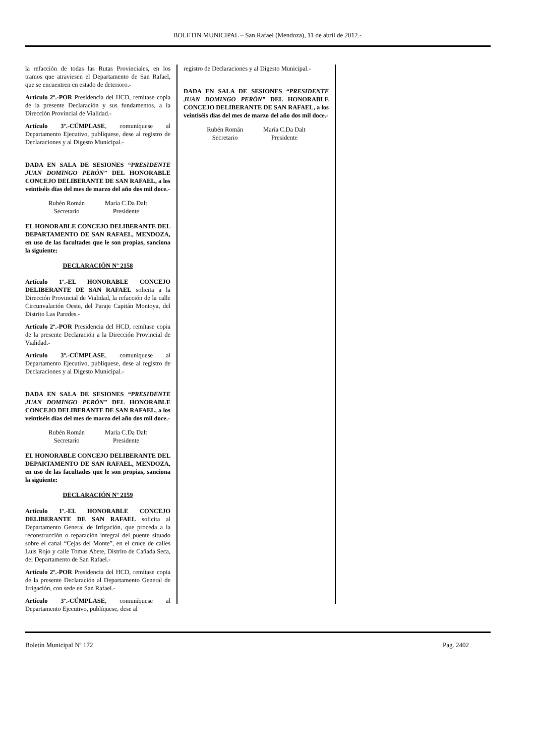BOLETIN MUNICIPAL – San Rafael (Mendoza), 11 de abril de 2012.-
la refacción de todas las Rutas Provinciales, en los tramos que atraviesen el Departamento de San Rafael, que se encuentren en estado de deterioro.-
Artículo 2º.-POR Presidencia del HCD, remítase copia de la presente Declaración y sus fundamentos, a la Dirección Provincial de Vialidad.-
Artículo 3º.-CÚMPLASE, comuníquese al Departamento Ejecutivo, publíquese, dese al registro de Declaraciones y al Digesto Municipal.-
DADA EN SALA DE SESIONES “PRESIDENTE JUAN DOMINGO PERÓN” DEL HONORABLE CONCEJO DELIBERANTE DE SAN RAFAEL, a los veintiséis días del mes de marzo del año dos mil doce.-
Rubén Román
Secretario
María C.Da Dalt
Presidente
EL HONORABLE CONCEJO DELIBERANTE DEL DEPARTAMENTO DE SAN RAFAEL, MENDOZA, en uso de las facultades que le son propias, sanciona la siguiente:
DECLARACIÓN Nº 2158
Artículo 1º.-EL HONORABLE CONCEJO DELIBERANTE DE SAN RAFAEL solicita a la Dirección Provincial de Vialidad, la refacción de la calle Circunvalación Oeste, del Paraje Capitán Montoya, del Distrito Las Paredes.-
Artículo 2º.-POR Presidencia del HCD, remítase copia de la presente Declaración a la Dirección Provincial de Vialidad.-
Artículo 3º.-CÚMPLASE, comuníquese al Departamento Ejecutivo, publíquese, dese al registro de Declaraciones y al Digesto Municipal.-
DADA EN SALA DE SESIONES “PRESIDENTE JUAN DOMINGO PERÓN” DEL HONORABLE CONCEJO DELIBERANTE DE SAN RAFAEL, a los veintiséis días del mes de marzo del año dos mil doce.-
Rubén Román
Secretario
María C.Da Dalt
Presidente
EL HONORABLE CONCEJO DELIBERANTE DEL DEPARTAMENTO DE SAN RAFAEL, MENDOZA, en uso de las facultades que le son propias, sanciona la siguiente:
DECLARACIÓN Nº 2159
Artículo 1º.-EL HONORABLE CONCEJO DELIBERANTE DE SAN RAFAEL solicita al Departamento General de Irrigación, que proceda a la reconstrucción o reparación integral del puente situado sobre el canal “Cejas del Monte”, en el cruce de calles Luis Rojo y calle Tomas Abete, Distrito de Cañada Seca, del Departamento de San Rafael.-
Artículo 2º.-POR Presidencia del HCD, remítase copia de la presente Declaración al Departamento General de Irrigación, con sede en San Rafael.-
Artículo 3º.-CÚMPLASE, comuníquese al Departamento Ejecutivo, publíquese, dese al
registro de Declaraciones y al Digesto Municipal.-
DADA EN SALA DE SESIONES “PRESIDENTE JUAN DOMINGO PERÓN” DEL HONORABLE CONCEJO DELIBERANTE DE SAN RAFAEL, a los veintiséis días del mes de marzo del año dos mil doce.-
Rubén Román
Secretario
María C.Da Dalt
Presidente
Boletín Municipal Nº 172 Pag. 2402